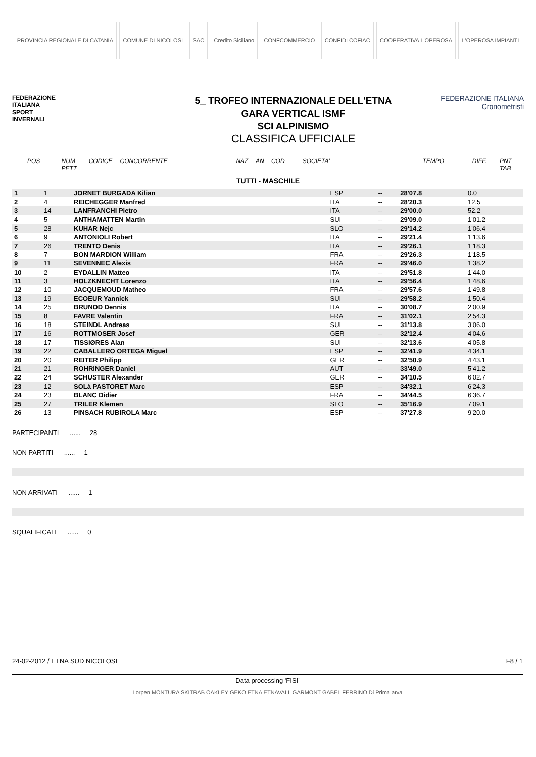PROVINCIA REGIONALE DI CATANIA COMUNE DI NICOLOSI SAC Credito Siciliano CONFCOMMERCIO CONFIDI COFIAC COOPERATIVA L'OPEROSA L'OPEROSA IMPIANTI
FEDERAZIONE
ITALIANA
SPORT
INVERNALI
5_ TROFEO INTERNAZIONALE DELL'ETNA
GARA VERTICAL ISMF
SCI ALPINISMO
CLASSIFICA UFFICIALE
FEDERAZIONE ITALIANA Cronometristi
POS NUM PETT CODICE CONCORRENTE NAZ AN COD SOCIETA' TEMPO DIFF. PNT TAB
TUTTI - MASCHILE
| 1 | 1 | JORNET BURGADA Kilian | ESP | -- | 28'07.8 | 0.0 |
| 2 | 4 | REICHEGGER Manfred | ITA | -- | 28'20.3 | 12.5 |
| 3 | 14 | LANFRANCHI Pietro | ITA | -- | 29'00.0 | 52.2 |
| 4 | 5 | ANTHAMATTEN Martin | SUI | -- | 29'09.0 | 1'01.2 |
| 5 | 28 | KUHAR Nejc | SLO | -- | 29'14.2 | 1'06.4 |
| 6 | 9 | ANTONIOLI Robert | ITA | -- | 29'21.4 | 1'13.6 |
| 7 | 26 | TRENTO Denis | ITA | -- | 29'26.1 | 1'18.3 |
| 8 | 7 | BON MARDION William | FRA | -- | 29'26.3 | 1'18.5 |
| 9 | 11 | SEVENNEC Alexis | FRA | -- | 29'46.0 | 1'38.2 |
| 10 | 2 | EYDALLIN Matteo | ITA | -- | 29'51.8 | 1'44.0 |
| 11 | 3 | HOLZKNECHT Lorenzo | ITA | -- | 29'56.4 | 1'48.6 |
| 12 | 10 | JACQUEMOUD Matheo | FRA | -- | 29'57.6 | 1'49.8 |
| 13 | 19 | ECOEUR Yannick | SUI | -- | 29'58.2 | 1'50.4 |
| 14 | 25 | BRUNOD Dennis | ITA | -- | 30'08.7 | 2'00.9 |
| 15 | 8 | FAVRE Valentin | FRA | -- | 31'02.1 | 2'54.3 |
| 16 | 18 | STEINDL Andreas | SUI | -- | 31'13.8 | 3'06.0 |
| 17 | 16 | ROTTMOSER Josef | GER | -- | 32'12.4 | 4'04.6 |
| 18 | 17 | TISSIØRES Alan | SUI | -- | 32'13.6 | 4'05.8 |
| 19 | 22 | CABALLERO ORTEGA Miguel | ESP | -- | 32'41.9 | 4'34.1 |
| 20 | 20 | REITER Philipp | GER | -- | 32'50.9 | 4'43.1 |
| 21 | 21 | ROHRINGER Daniel | AUT | -- | 33'49.0 | 5'41.2 |
| 22 | 24 | SCHUSTER Alexander | GER | -- | 34'10.5 | 6'02.7 |
| 23 | 12 | SOLà PASTORET Marc | ESP | -- | 34'32.1 | 6'24.3 |
| 24 | 23 | BLANC Didier | FRA | -- | 34'44.5 | 6'36.7 |
| 25 | 27 | TRILER Klemen | SLO | -- | 35'16.9 | 7'09.1 |
| 26 | 13 | PINSACH RUBIROLA Marc | ESP | -- | 37'27.8 | 9'20.0 |
PARTECIPANTI ...... 28
NON PARTITI ...... 1
NON ARRIVATI ...... 1
SQUALIFICATI ...... 0
24-02-2012 / ETNA SUD NICOLOSI F8 / 1
Data processing 'FISI'
Lorpen MONTURA SKITRAB OAKLEY GEKO ETNA ETNAVALL GARMONT GABEL FERRINO Di Prima arva